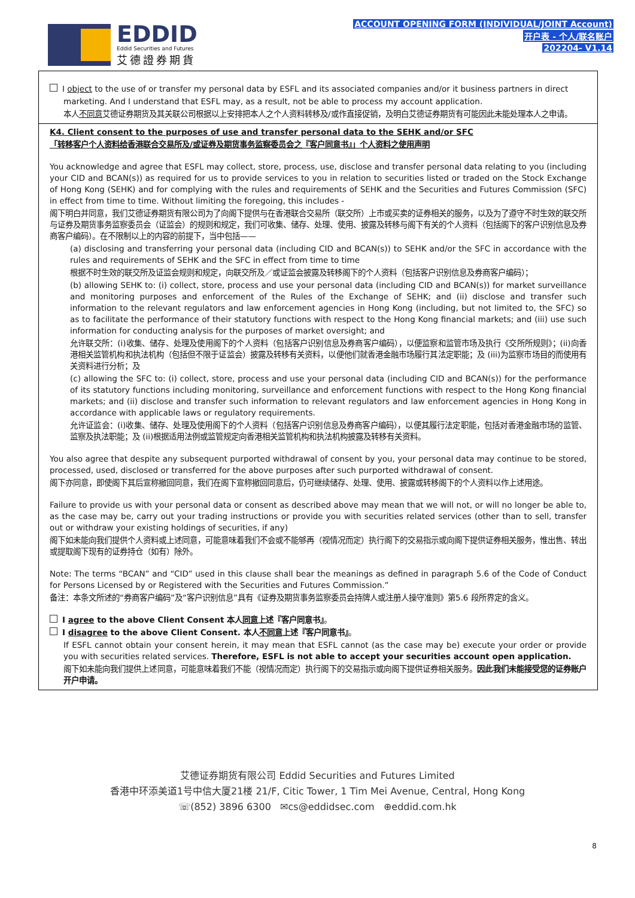EDDID
Eddid Securities and Futures
艾德證券期貨
ACCOUNT OPENING FORM (INDIVIDUAL/JOINT Account)
开户表 - 个人/联名账户
202204- V1.14
I object to the use of or transfer my personal data by ESFL and its associated companies and/or it business partners in direct
marketing. And I understand that ESFL may, as a result, not be able to process my account application.
本人不同意艾德证券期货及其关联公司根据以上安排把本人之个人资料转移及/或作直接促销，及明白艾德证券期货有可能因此未能处理本人之申请。
K4. Client consent to the purposes of use and transfer personal data to the SEHK and/or SFC
「转移客户个人资料给香港联合交易所及/或证券及期货事务监察委员会之『客户同意书』」个人资料之使用声明
You acknowledge and agree that ESFL may collect, store, process, use, disclose and transfer personal data relating to you (including your CID and BCAN(s)) as required for us to provide services to you in relation to securities listed or traded on the Stock Exchange of Hong Kong (SEHK) and for complying with the rules and requirements of SEHK and the Securities and Futures Commission (SFC) in effect from time to time. Without limiting the foregoing, this includes -
阁下明白并同意，我们艾德证券期货有限公司为了向阁下提供与在香港联合交易所（联交所）上市或买卖的证券相关的服务，以及为了遵守不时生效的联交所与证券及期货事务监察委员会（证监会）的规则和规定，我们可收集、储存、处理、使用、披露及转移与阁下有关的个人资料（包括阁下的客户识别信息及券商客户编码）。在不限制以上的内容的前提下，当中包括——
(a) disclosing and transferring your personal data (including CID and BCAN(s)) to SEHK and/or the SFC in accordance with the rules and requirements of SEHK and the SFC in effect from time to time
根据不时生效的联交所及证监会规则和规定，向联交所及／或证监会披露及转移阁下的个人资料（包括客户识别信息及券商客户编码）；
(b) allowing SEHK to: (i) collect, store, process and use your personal data (including CID and BCAN(s)) for market surveillance and monitoring purposes and enforcement of the Rules of the Exchange of SEHK; and (ii) disclose and transfer such information to the relevant regulators and law enforcement agencies in Hong Kong (including, but not limited to, the SFC) so as to facilitate the performance of their statutory functions with respect to the Hong Kong financial markets; and (iii) use such information for conducting analysis for the purposes of market oversight; and
允许联交所：(i)收集、储存、处理及使用阁下的个人资料（包括客户识别信息及券商客户编码），以便监察和监管市场及执行《交所所规则》；(ii)向香港相关监管机构和执法机构（包括但不限于证监会）披露及转移有关资料，以便他们就香港金融市场履行其法定职能；及 (iii)为监察市场目的而使用有关资料进行分析；及
(c) allowing the SFC to: (i) collect, store, process and use your personal data (including CID and BCAN(s)) for the performance of its statutory functions including monitoring, surveillance and enforcement functions with respect to the Hong Kong financial markets; and (ii) disclose and transfer such information to relevant regulators and law enforcement agencies in Hong Kong in accordance with applicable laws or regulatory requirements.
允许证监会：(i)收集、储存、处理及使用阁下的个人资料（包括客户识别信息及券商客户编码），以便其履行法定职能，包括对香港金融市场的监管、监察及执法职能；及 (ii)根据适用法例或监管规定向香港相关监管机构和执法机构披露及转移有关资料。
You also agree that despite any subsequent purported withdrawal of consent by you, your personal data may continue to be stored, processed, used, disclosed or transferred for the above purposes after such purported withdrawal of consent.
阁下亦同意，即使阁下其后宣称撤回同意，我们在阁下宣称撤回同意后，仍可继续储存、处理、使用、披露或转移阁下的个人资料以作上述用途。
Failure to provide us with your personal data or consent as described above may mean that we will not, or will no longer be able to, as the case may be, carry out your trading instructions or provide you with securities related services (other than to sell, transfer out or withdraw your existing holdings of securities, if any)
阁下如未能向我们提供个人资料或上述同意，可能意味着我们不会或不能够再（视情况而定）执行阁下的交易指示或向阁下提供证券相关服务，惟出售、转出或提取阁下现有的证券持仓（如有）除外。
Note: The terms “BCAN” and “CID” used in this clause shall bear the meanings as defined in paragraph 5.6 of the Code of Conduct for Persons Licensed by or Registered with the Securities and Futures Commission.”
备注：本条文所述的“券商客户编码”及“客户识别信息”具有《证券及期货事务监察委员会持牌人或注册人操守准则》第5.6 段所界定的含义。
I agree to the above Client Consent 本人同意上述『客户同意书』。
I disagree to the above Client Consent. 本人不同意上述『客户同意书』。
If ESFL cannot obtain your consent herein, it may mean that ESFL cannot (as the case may be) execute your order or provide you with securities related services. Therefore, ESFL is not able to accept your securities account open application.
阁下如未能向我们提供上述同意，可能意味着我们不能（视情况而定）执行阁下的交易指示或向阁下提供证券相关服务。因此我们未能接受您的证券账户开户申请。
艾德证券期货有限公司 Eddid Securities and Futures Limited
香港中环添美道1号中信大厦21楼 21/F, Citic Tower, 1 Tim Mei Avenue, Central, Hong Kong
☏(852) 3896 6300 ✉cs@eddidsec.com ⊕eddid.com.hk
8